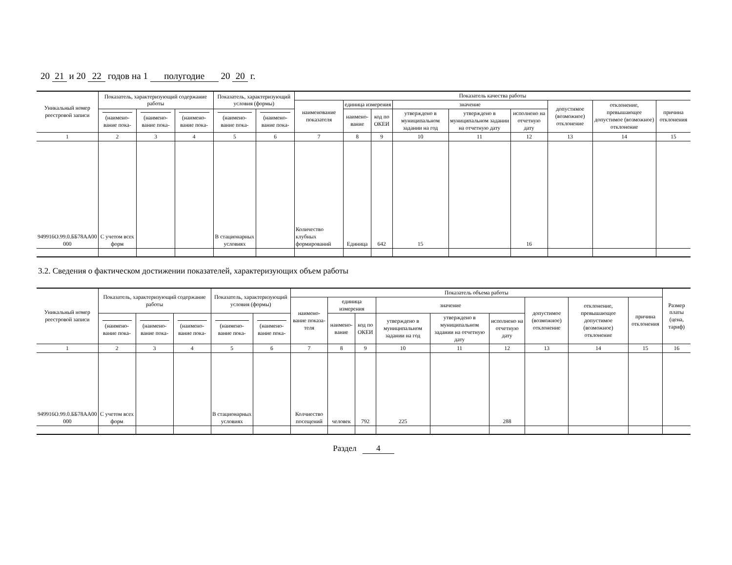20 21 и 20 22 годов на 1 полугодие 20 20 г.
| Уникальный номер реестровой записи | Показатель, характеризующий содержание работы | | | Показатель, характеризующий условия (формы) | | Показатель качества работы | | | | | | | | |
| --- | --- | --- | --- | --- | --- | --- | --- | --- | --- | --- | --- | --- | --- | --- |
| | | | | | | наименование показателя | единица измерения | | значение | | | допустимое (возможное) отклонение | отклонение, превышающее допустимое (возможное) отклонение | причина отклонения |
| | (наимено-вание пока- | (наимено-вание пока- | (наимено-вание пока- | (наимено-вание пока- | (наимено-вание пока- | | наимено-вание | код по ОКЕИ | утверждено в муниципальном задании на год | утверждено в муниципальном задании на отчетную дату | исполнено на отчетную дату | | | |
| 1 | 2 | 3 | 4 | 5 | 6 | 7 | 8 | 9 | 10 | 11 | 12 | 13 | 14 | 15 |
| 949916О.99.0.ББ78АА00 000 | С учетом всех форм | | | В стационарных условиях | | Количество клубных формирований | Единица | 642 | 15 | | 16 | | | |
3.2. Сведения о фактическом достижении показателей, характеризующих объем работы
| Уникальный номер реестровой записи | Показатель, характеризующий содержание работы | | | Показатель, характеризующий условия (формы) | | Показатель объема работы | | | | | | | | | Размер платы (цена, тариф) |
| --- | --- | --- | --- | --- | --- | --- | --- | --- | --- | --- | --- | --- | --- | --- | --- |
| | | | | | | наимено-вание показа-теля | единица измерения | | значение | | | допустимое (возможное) отклонение | отклонение, превышающее допустимое (возможное) отклонение | причина отклонения | |
| | (наимено-вание пока- | (наимено-вание пока- | (наимено-вание пока- | (наимено-вание пока- | (наимено-вание пока- | | наимено-вание | код по ОКЕИ | утверждено в муниципальном задании на год | утверждено в муниципальном задании на отчетную дату | исполнено на отчетную дату | | | | |
| 1 | 2 | 3 | 4 | 5 | 6 | 7 | 8 | 9 | 10 | 11 | 12 | 13 | 14 | 15 | 16 |
| 949916О.99.0.ББ78АА00 000 | С учетом всех форм | | | В стационарных условиях | | Колчиество посещений | человек | 792 | 225 | | 288 | | | | |
Раздел 4